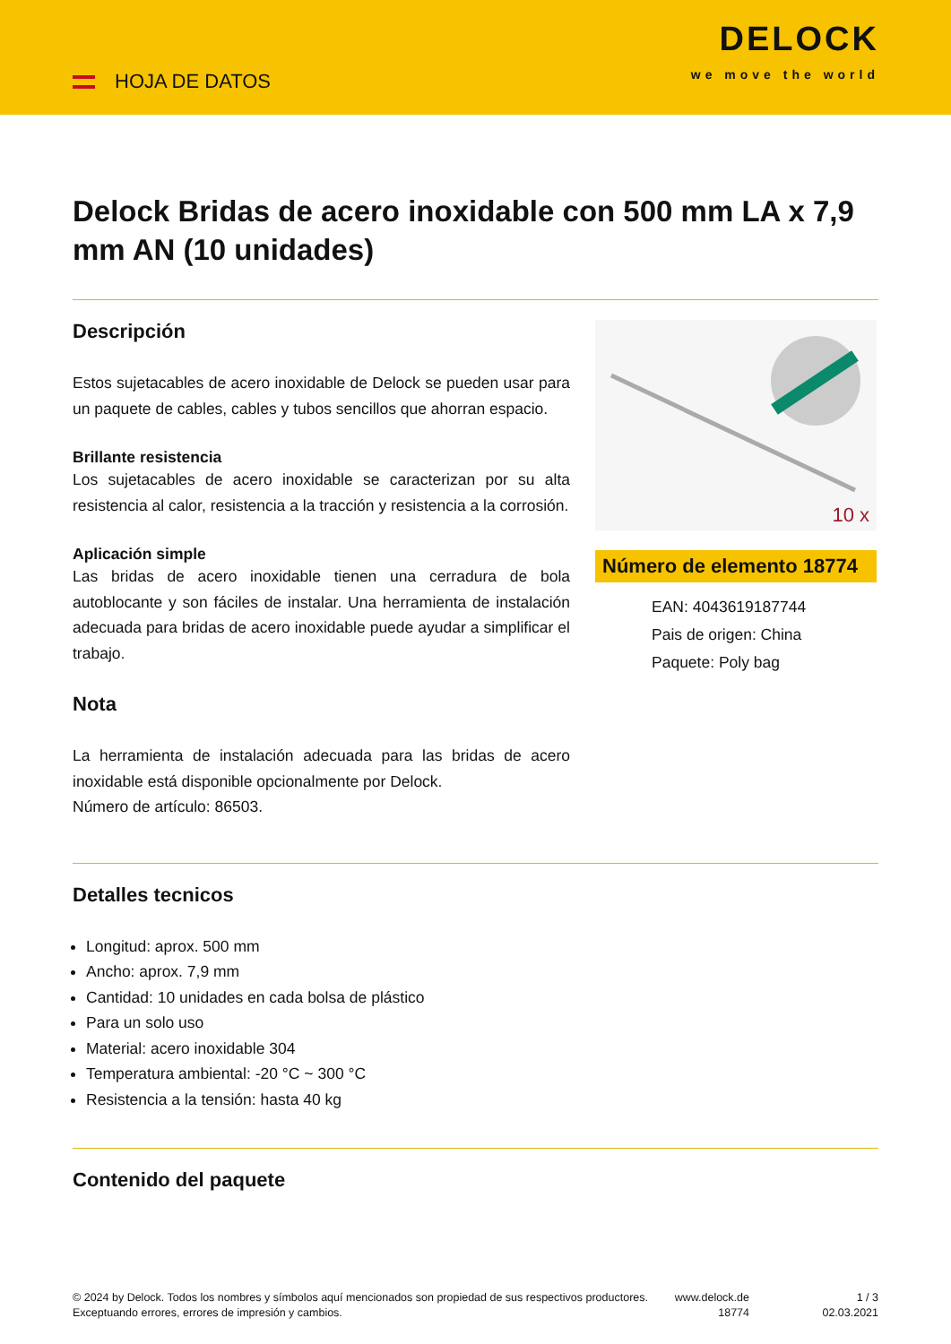HOJA DE DATOS
DELOCK
we move the world
Delock Bridas de acero inoxidable con 500 mm LA x 7,9 mm AN (10 unidades)
Descripción
Estos sujetacables de acero inoxidable de Delock se pueden usar para un paquete de cables, cables y tubos sencillos que ahorran espacio.
Brillante resistencia
Los sujetacables de acero inoxidable se caracterizan por su alta resistencia al calor, resistencia a la tracción y resistencia a la corrosión.
Aplicación simple
Las bridas de acero inoxidable tienen una cerradura de bola autoblocante y son fáciles de instalar. Una herramienta de instalación adecuada para bridas de acero inoxidable puede ayudar a simplificar el trabajo.
Nota
La herramienta de instalación adecuada para las bridas de acero inoxidable está disponible opcionalmente por Delock.
Número de artículo: 86503.
10 x
Número de elemento 18774
EAN: 4043619187744
Pais de origen: China
Paquete: Poly bag
Detalles tecnicos
Longitud: aprox. 500 mm
Ancho: aprox. 7,9 mm
Cantidad: 10 unidades en cada bolsa de plástico
Para un solo uso
Material: acero inoxidable 304
Temperatura ambiental: -20 °C ~ 300 °C
Resistencia a la tensión: hasta 40 kg
Contenido del paquete
© 2024 by Delock. Todos los nombres y símbolos aquí mencionados son propiedad de sus respectivos productores. Exceptuando errores, errores de impresión y cambios.
www.delock.de
18774
1 / 3
02.03.2021